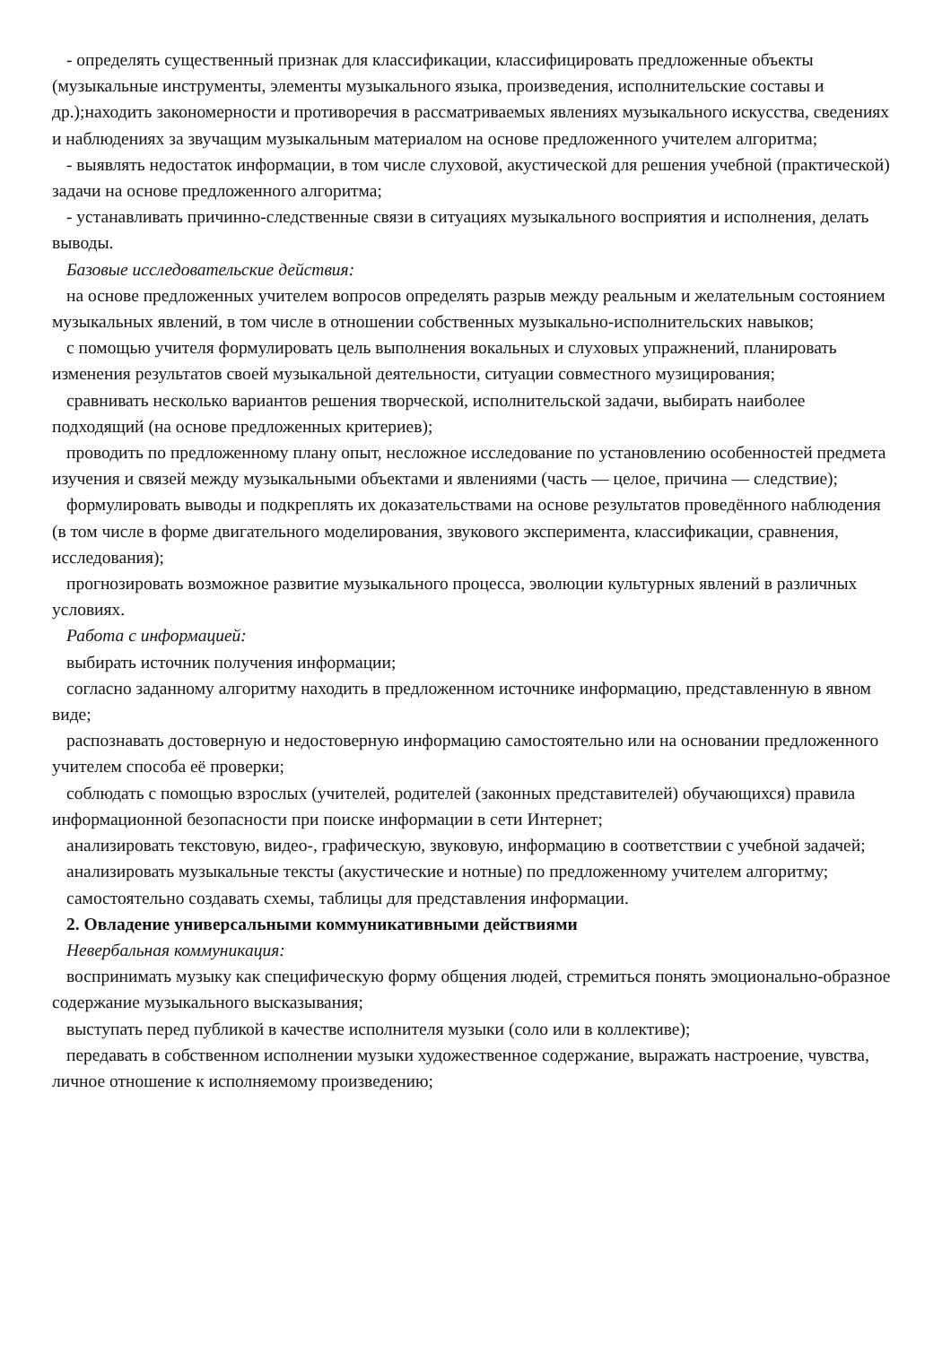- определять существенный признак для классификации, классифицировать предложенные объекты (музыкальные инструменты, элементы музыкального языка, произведения, исполнительские составы и др.);находить закономерности и противоречия в рассматриваемых явлениях музыкального искусства, сведениях и наблюдениях за звучащим музыкальным материалом на основе предложенного учителем алгоритма;
- выявлять недостаток информации, в том числе слуховой, акустической для решения учебной (практической) задачи на основе предложенного алгоритма;
- устанавливать причинно-следственные связи в ситуациях музыкального восприятия и исполнения, делать выводы.
Базовые исследовательские действия:
на основе предложенных учителем вопросов определять разрыв между реальным и желательным состоянием музыкальных явлений, в том числе в отношении собственных музыкально-исполнительских навыков;
с помощью учителя формулировать цель выполнения вокальных и слуховых упражнений, планировать изменения результатов своей музыкальной деятельности, ситуации совместного музицирования;
сравнивать несколько вариантов решения творческой, исполнительской задачи, выбирать наиболее подходящий (на основе предложенных критериев);
проводить по предложенному плану опыт, несложное исследование по установлению особенностей предмета изучения и связей между музыкальными объектами и явлениями (часть — целое, причина — следствие);
формулировать выводы и подкреплять их доказательствами на основе результатов проведённого наблюдения (в том числе в форме двигательного моделирования, звукового эксперимента, классификации, сравнения, исследования);
прогнозировать возможное развитие музыкального процесса, эволюции культурных явлений в различных условиях.
Работа с информацией:
выбирать источник получения информации;
согласно заданному алгоритму находить в предложенном источнике информацию, представленную в явном виде;
распознавать достоверную и недостоверную информацию самостоятельно или на основании предложенного учителем способа её проверки;
соблюдать с помощью взрослых (учителей, родителей (законных представителей) обучающихся) правила информационной безопасности при поиске информации в сети Интернет;
анализировать текстовую, видео-, графическую, звуковую, информацию в соответствии с учебной задачей;
анализировать музыкальные тексты (акустические и нотные) по предложенному учителем алгоритму;
самостоятельно создавать схемы, таблицы для представления информации.
2. Овладение универсальными коммуникативными действиями
Невербальная коммуникация:
воспринимать музыку как специфическую форму общения людей, стремиться понять эмоционально-образное содержание музыкального высказывания;
выступать перед публикой в качестве исполнителя музыки (соло или в коллективе);
передавать в собственном исполнении музыки художественное содержание, выражать настроение, чувства, личное отношение к исполняемому произведению;